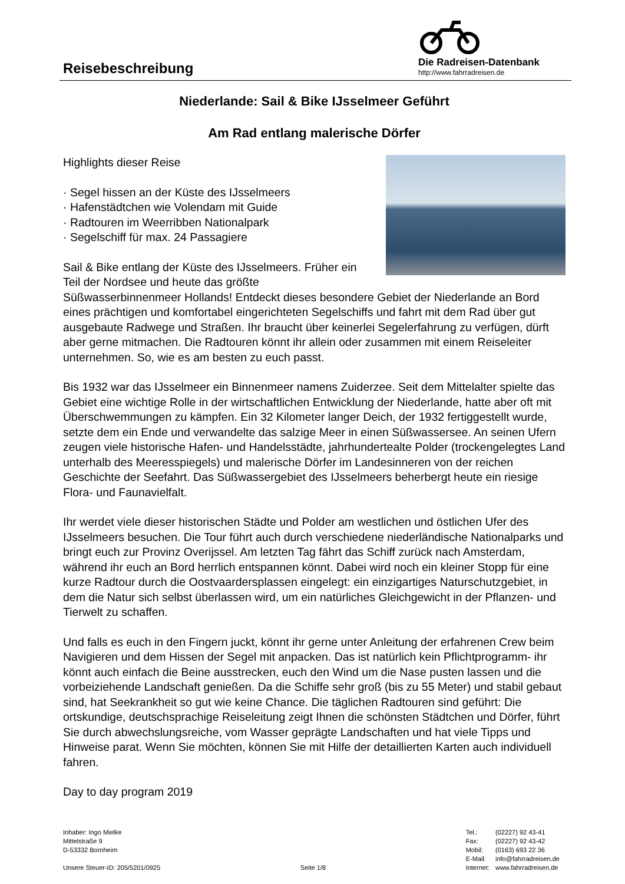Reisebeschreibung
Die Radreisen-Datenbank
http://www.fahrradreisen.de
Niederlande: Sail & Bike IJsselmeer Geführt
Am Rad entlang malerische Dörfer
Highlights dieser Reise
· Segel hissen an der Küste des IJsselmeers
· Hafenstädtchen wie Volendam mit Guide
· Radtouren im Weerribben Nationalpark
· Segelschiff für max. 24 Passagiere
Sail & Bike entlang der Küste des IJsselmeers. Früher ein Teil der Nordsee und heute das größte Süßwasserbinnenmeer Hollands! Entdeckt dieses besondere Gebiet der Niederlande an Bord eines prächtigen und komfortabel eingerichteten Segelschiffs und fahrt mit dem Rad über gut ausgebaute Radwege und Straßen. Ihr braucht über keinerlei Segelerfahrung zu verfügen, dürft aber gerne mitmachen. Die Radtouren könnt ihr allein oder zusammen mit einem Reiseleiter unternehmen. So, wie es am besten zu euch passt.
Bis 1932 war das IJsselmeer ein Binnenmeer namens Zuiderzee. Seit dem Mittelalter spielte das Gebiet eine wichtige Rolle in der wirtschaftlichen Entwicklung der Niederlande, hatte aber oft mit Überschwemmungen zu kämpfen. Ein 32 Kilometer langer Deich, der 1932 fertiggestellt wurde, setzte dem ein Ende und verwandelte das salzige Meer in einen Süßwassersee. An seinen Ufern zeugen viele historische Hafen- und Handelsstädte, jahrhundertealte Polder (trockengelegtes Land unterhalb des Meeresspiegels) und malerische Dörfer im Landesinneren von der reichen Geschichte der Seefahrt. Das Süßwassergebiet des IJsselmeers beherbergt heute ein riesige Flora- und Faunavielfalt.
Ihr werdet viele dieser historischen Städte und Polder am westlichen und östlichen Ufer des IJsselmeers besuchen. Die Tour führt auch durch verschiedene niederländische Nationalparks und bringt euch zur Provinz Overijssel. Am letzten Tag fährt das Schiff zurück nach Amsterdam, während ihr euch an Bord herrlich entspannen könnt. Dabei wird noch ein kleiner Stopp für eine kurze Radtour durch die Oostvaardersplassen eingelegt: ein einzigartiges Naturschutzgebiet, in dem die Natur sich selbst überlassen wird, um ein natürliches Gleichgewicht in der Pflanzen- und Tierwelt zu schaffen.
Und falls es euch in den Fingern juckt, könnt ihr gerne unter Anleitung der erfahrenen Crew beim Navigieren und dem Hissen der Segel mit anpacken. Das ist natürlich kein Pflichtprogramm- ihr könnt auch einfach die Beine ausstrecken, euch den Wind um die Nase pusten lassen und die vorbeiziehende Landschaft genießen. Da die Schiffe sehr groß (bis zu 55 Meter) und stabil gebaut sind, hat Seekrankheit so gut wie keine Chance. Die täglichen Radtouren sind geführt: Die ortskundige, deutschsprachige Reiseleitung zeigt Ihnen die schönsten Städtchen und Dörfer, führt Sie durch abwechslungsreiche, vom Wasser geprägte Landschaften und hat viele Tipps und Hinweise parat. Wenn Sie möchten, können Sie mit Hilfe der detaillierten Karten auch individuell fahren.
Day to day program 2019
Inhaber: Ingo Mielke
Mittelstraße 9
D-53332 Bornheim
Unsere Steuer-ID: 205/5201/0925
Seite 1/8
| Tel.: | (02227) 92 43-41 |
| Fax: | (02227) 92 43-42 |
| Mobil: | (0163) 693 22 36 |
| E-Mail: | info@fahrradreisen.de |
| Internet: | www.fahrradreisen.de |